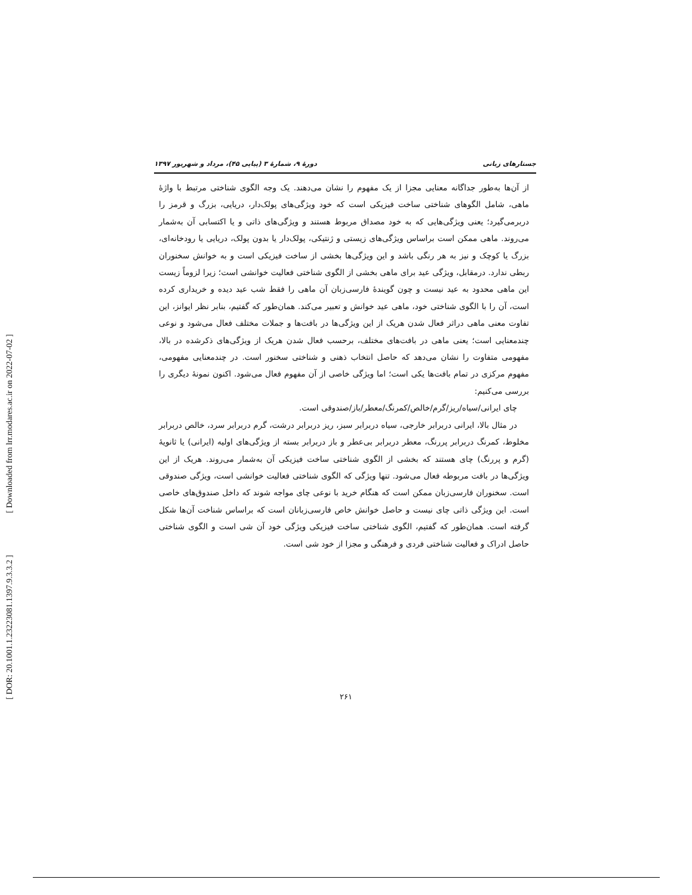[ Downloaded from lrr.modares.ac.ir on 2022-07-02 ]
[ DOR: 20.1001.1.23223081.1397.9.3.3.2 ]
جستارهای زبانی دورهٔ ۹، شمارهٔ ۳ (پیاپی ۴۵)، مرداد و شهریور ۱۳۹۷
از آن‌ها به‌طور جداگانه معنایی مجزا از یک مفهوم را نشان می‌دهند. یک وجه الگوی شناختی مرتبط با واژهٔ ماهی، شامل الگوهای شناختی ساخت فیزیکی است که خود ویژگی‌های پولک‌دار، دریایی، بزرگ و قرمز را دربرمی‌گیرد؛ یعنی ویژگی‌هایی که به خود مصداق مربوط هستند و ویژگی‌های ذاتی و یا اکتسابی آن به‌شمار می‌روند. ماهی ممکن است براساس ویژگی‌های زیستی و ژنتیکی، پولک‌دار یا بدون پولک، دریایی یا رودخانه‌ای، بزرگ یا کوچک و نیز به هر رنگی باشد و این ویژگی‌ها بخشی از ساخت فیزیکی است و به خوانش سخنوران ربطی ندارد. درمقابل، ویژگی عید برای ماهی بخشی از الگوی شناختی فعالیت خوانشی است؛ زیرا لزوماً زیست این ماهی محدود به عید نیست و چون گویندهٔ فارسی‌زبان آن ماهی را فقط شب عید دیده و خریداری کرده است، آن را با الگوی شناختی خود، ماهی عید خوانش و تعبیر می‌کند. همان‌طور که گفتیم، بنابر نظر ایوانز، این تفاوت معنی ماهی دراثر فعال شدن هریک از این ویژگی‌ها در بافت‌ها و جملات مختلف فعال می‌شود و نوعی چندمعنایی است؛ یعنی ماهی در بافت‌های مختلف، برحسب فعال شدن هریک از ویژگی‌های ذکرشده در بالا، مفهومی متفاوت را نشان می‌دهد که حاصل انتخاب ذهنی و شناختی سخنور است. در چندمعنایی مفهومی، مفهوم مرکزی در تمام بافت‌ها یکی است؛ اما ویژگی خاصی از آن مفهوم فعال می‌شود. اکنون نمونهٔ دیگری را بررسی می‌کنیم:
چای ایرانی/سیاه/ریز/گرم/خالص/کمرنگ/معطر/باز/صندوقی است.
در مثال بالا، ایرانی دربرابر خارجی، سیاه دربرابر سبز، ریز دربرابر درشت، گرم دربرابر سرد، خالص دربرابر مخلوط، کمرنگ دربرابر پررنگ، معطر دربرابر بی‌عطر و باز دربرابر بسته از ویژگی‌های اولیه (ایرانی) یا ثانویهٔ (گرم و پررنگ) چای هستند که بخشی از الگوی شناختی ساخت فیزیکی آن به‌شمار می‌روند. هریک از این ویژگی‌ها در بافت مربوطه فعال می‌شود. تنها ویژگی که الگوی شناختی فعالیت خوانشی است، ویژگی صندوقی است. سخنوران فارسی‌زبان ممکن است که هنگام خرید با نوعی چای مواجه شوند که داخل صندوق‌های خاصی است. این ویژگی ذاتی چای نیست و حاصل خوانش خاص فارسی‌زبانان است که براساس شناخت آن‌ها شکل گرفته است. همان‌طور که گفتیم، الگوی شناختی ساخت فیزیکی ویژگی خود آن شی است و الگوی شناختی حاصل ادراک و فعالیت شناختی فردی و فرهنگی و مجزا از خود شی است.
۲۶۱